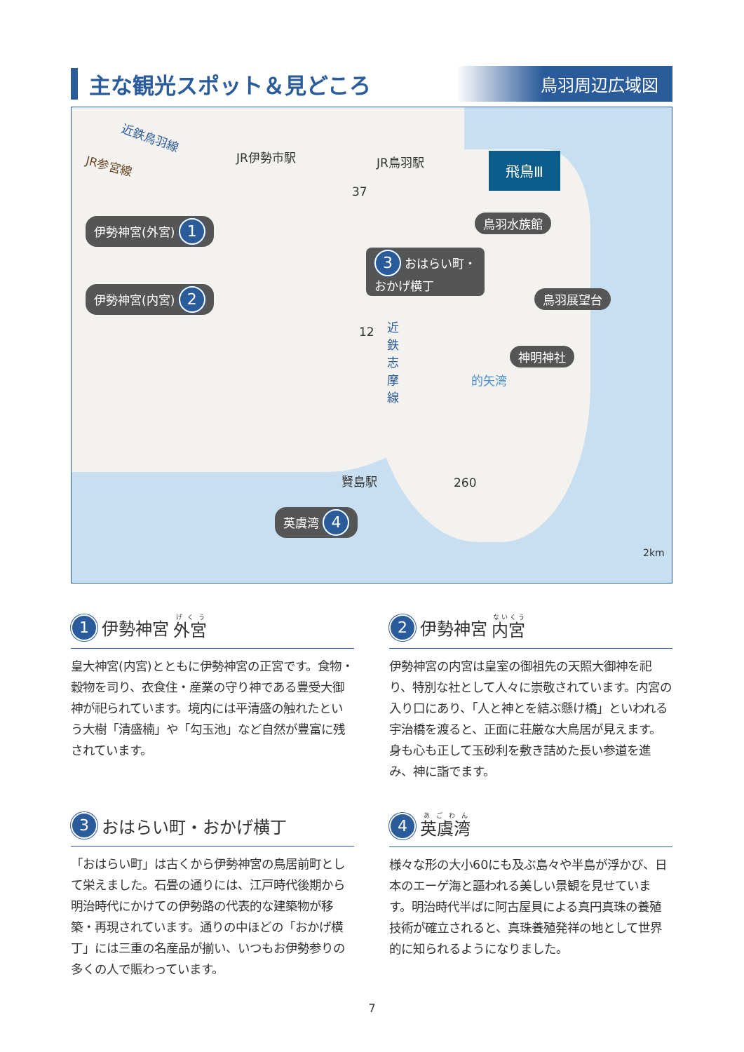主な観光スポット＆見どころ
鳥羽周辺広域図
近鉄鳥羽線
JR参宮線
JR伊勢市駅 JR鳥羽駅 飛鳥Ⅲ
37
伊勢神宮(外宮) 1
3 おはらい町・
おかげ横丁
伊勢神宮(内宮) 2
鳥羽水族館
鳥羽展望台
神明神社
的矢湾
近鉄志摩線
12
賢島駅 260
英虞湾 4
2km
1 伊勢神宮 外宮
皇大神宮(内宮)とともに伊勢神宮の正宮です。食物・穀物を司り、衣食住・産業の守り神である豊受大御神が祀られています。境内には平清盛の触れたという大樹「清盛楠」や「勾玉池」など自然が豊富に残されています。
2 伊勢神宮 内宮
伊勢神宮の内宮は皇室の御祖先の天照大御神を祀り、特別な社として人々に崇敬されています。内宮の入り口にあり、「人と神とを結ぶ懸け橋」といわれる宇治橋を渡ると、正面に荘厳な大鳥居が見えます。身も心も正して玉砂利を敷き詰めた長い参道を進み、神に詣でます。
3 おはらい町・おかげ横丁
「おはらい町」は古くから伊勢神宮の鳥居前町として栄えました。石畳の通りには、江戸時代後期から明治時代にかけての伊勢路の代表的な建築物が移築・再現されています。通りの中ほどの「おかげ横丁」には三重の名産品が揃い、いつもお伊勢参りの多くの人で賑わっています。
4 英虞湾
様々な形の大小60にも及ぶ島々や半島が浮かび、日本のエーゲ海と謳われる美しい景観を見せています。明治時代半ばに阿古屋貝による真円真珠の養殖技術が確立されると、真珠養殖発祥の地として世界的に知られるようになりました。
7